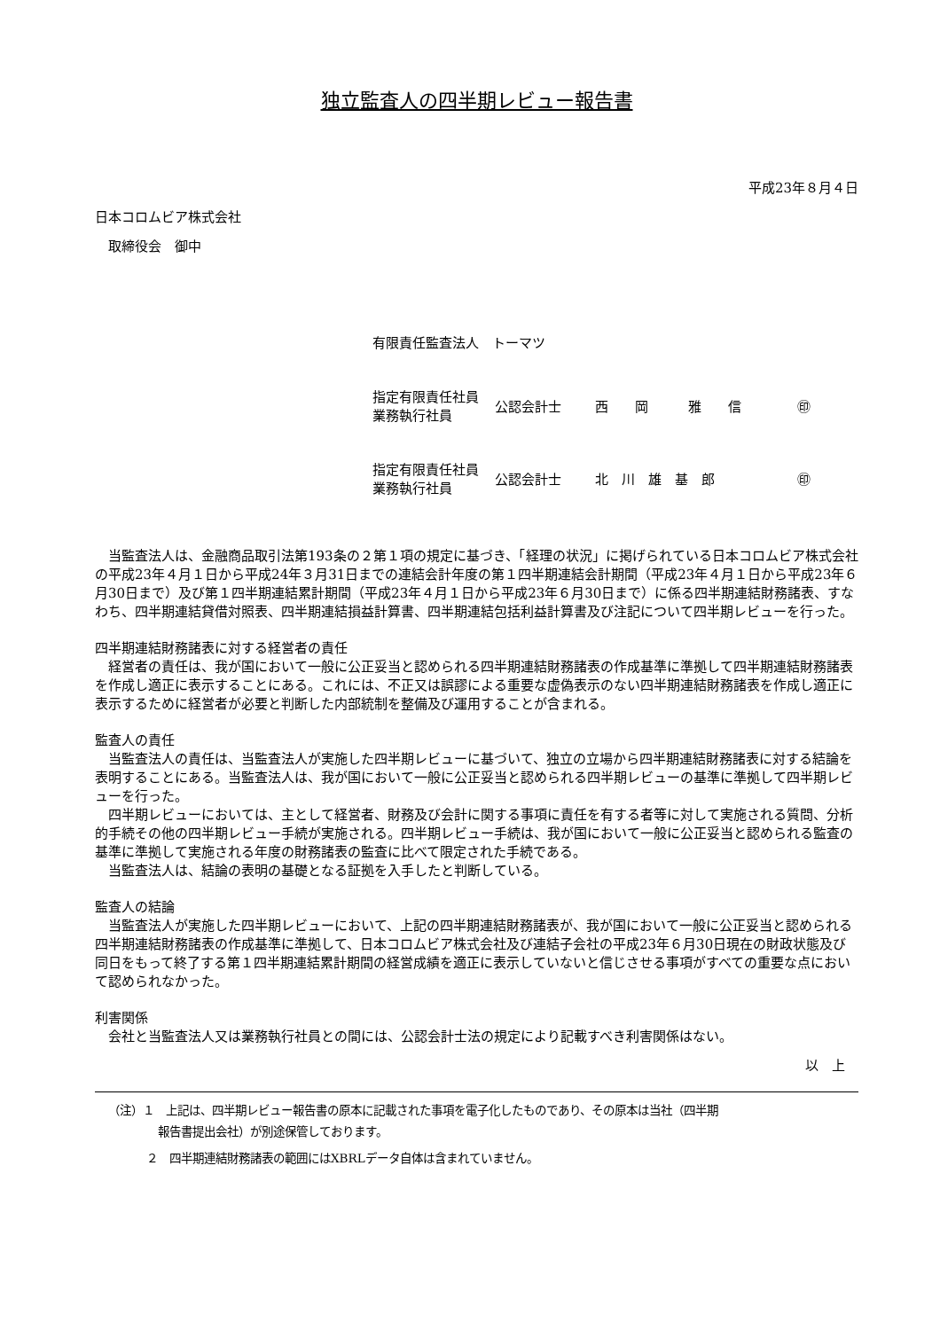独立監査人の四半期レビュー報告書
平成23年８月４日
日本コロムビア株式会社
　取締役会　御中
有限責任監査法人　トーマツ
| 指定有限責任社員 業務執行社員 | 公認会計士 | 西 岡 雅 信 | ㊞ |
| 指定有限責任社員 業務執行社員 | 公認会計士 | 北 川 雄 基 郎 | ㊞ |
　当監査法人は、金融商品取引法第193条の２第１項の規定に基づき、「経理の状況」に掲げられている日本コロムビア株式会社の平成23年４月１日から平成24年３月31日までの連結会計年度の第１四半期連結会計期間（平成23年４月１日から平成23年６月30日まで）及び第１四半期連結累計期間（平成23年４月１日から平成23年６月30日まで）に係る四半期連結財務諸表、すなわち、四半期連結貸借対照表、四半期連結損益計算書、四半期連結包括利益計算書及び注記について四半期レビューを行った。
四半期連結財務諸表に対する経営者の責任
　経営者の責任は、我が国において一般に公正妥当と認められる四半期連結財務諸表の作成基準に準拠して四半期連結財務諸表を作成し適正に表示することにある。これには、不正又は誤謬による重要な虚偽表示のない四半期連結財務諸表を作成し適正に表示するために経営者が必要と判断した内部統制を整備及び運用することが含まれる。
監査人の責任
　当監査法人の責任は、当監査法人が実施した四半期レビューに基づいて、独立の立場から四半期連結財務諸表に対する結論を表明することにある。当監査法人は、我が国において一般に公正妥当と認められる四半期レビューの基準に準拠して四半期レビューを行った。
　四半期レビューにおいては、主として経営者、財務及び会計に関する事項に責任を有する者等に対して実施される質問、分析的手続その他の四半期レビュー手続が実施される。四半期レビュー手続は、我が国において一般に公正妥当と認められる監査の基準に準拠して実施される年度の財務諸表の監査に比べて限定された手続である。
　当監査法人は、結論の表明の基礎となる証拠を入手したと判断している。
監査人の結論
　当監査法人が実施した四半期レビューにおいて、上記の四半期連結財務諸表が、我が国において一般に公正妥当と認められる四半期連結財務諸表の作成基準に準拠して、日本コロムビア株式会社及び連結子会社の平成23年６月30日現在の財政状態及び同日をもって終了する第１四半期連結累計期間の経営成績を適正に表示していないと信じさせる事項がすべての重要な点において認められなかった。
利害関係
　会社と当監査法人又は業務執行社員との間には、公認会計士法の規定により記載すべき利害関係はない。
以　上
（注）１　上記は、四半期レビュー報告書の原本に記載された事項を電子化したものであり、その原本は当社（四半期
報告書提出会社）が別途保管しております。
２　四半期連結財務諸表の範囲にはXBRLデータ自体は含まれていません。